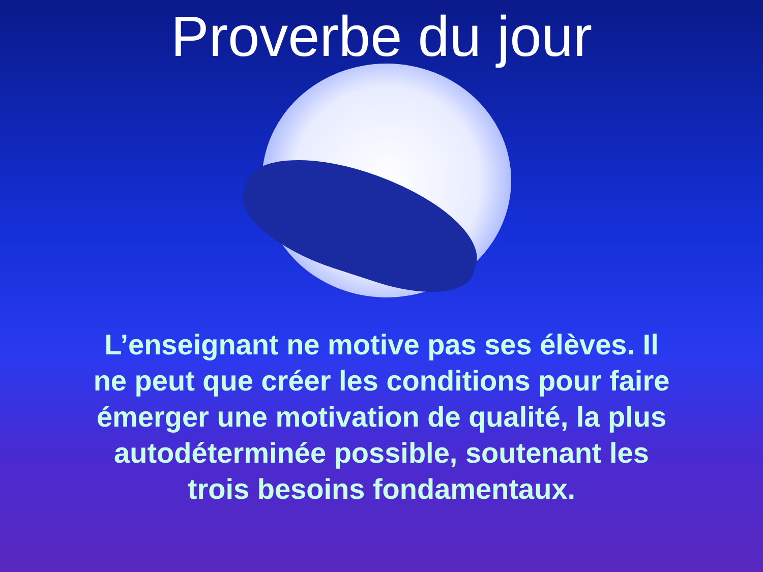Proverbe du jour
L’enseignant ne motive pas ses élèves. Il ne peut que créer les conditions pour faire émerger une motivation de qualité, la plus autodéterminée possible, soutenant les trois besoins fondamentaux.